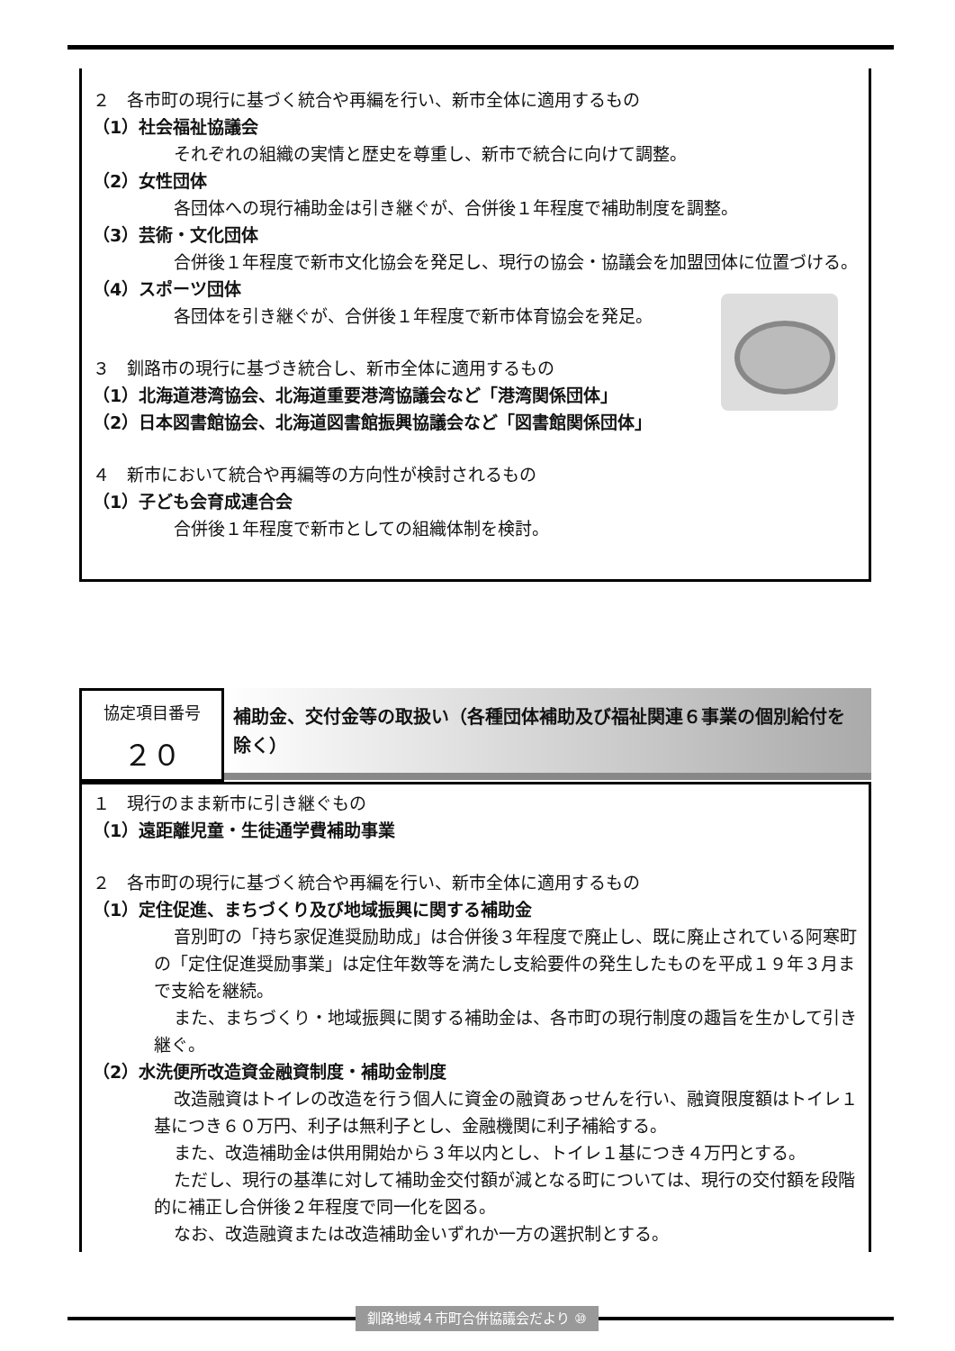２　各市町の現行に基づく統合や再編を行い、新市全体に適用するもの
（1）社会福祉協議会
それぞれの組織の実情と歴史を尊重し、新市で統合に向けて調整。
（2）女性団体
各団体への現行補助金は引き継ぐが、合併後１年程度で補助制度を調整。
（3）芸術・文化団体
合併後１年程度で新市文化協会を発足し、現行の協会・協議会を加盟団体に位置づける。
（4）スポーツ団体
各団体を引き継ぐが、合併後１年程度で新市体育協会を発足。
３　釧路市の現行に基づき統合し、新市全体に適用するもの
（1）北海道港湾協会、北海道重要港湾協議会など「港湾関係団体」
（2）日本図書館協会、北海道図書館振興協議会など「図書館関係団体」
４　新市において統合や再編等の方向性が検討されるもの
（1）子ども会育成連合会
合併後１年程度で新市としての組織体制を検討。
協定項目番号
２０
補助金、交付金等の取扱い（各種団体補助及び福祉関連６事業の個別給付を除く）
１　現行のまま新市に引き継ぐもの
（1）遠距離児童・生徒通学費補助事業
２　各市町の現行に基づく統合や再編を行い、新市全体に適用するもの
（1）定住促進、まちづくり及び地域振興に関する補助金
音別町の「持ち家促進奨励助成」は合併後３年程度で廃止し、既に廃止されている阿寒町の「定住促進奨励事業」は定住年数等を満たし支給要件の発生したものを平成１９年３月まで支給を継続。
また、まちづくり・地域振興に関する補助金は、各市町の現行制度の趣旨を生かして引き継ぐ。
（2）水洗便所改造資金融資制度・補助金制度
改造融資はトイレの改造を行う個人に資金の融資あっせんを行い、融資限度額はトイレ１基につき６０万円、利子は無利子とし、金融機関に利子補給する。
また、改造補助金は供用開始から３年以内とし、トイレ１基につき４万円とする。
ただし、現行の基準に対して補助金交付額が減となる町については、現行の交付額を段階的に補正し合併後２年程度で同一化を図る。
なお、改造融資または改造補助金いずれか一方の選択制とする。
釧路地域４市町合併協議会だより ⑩